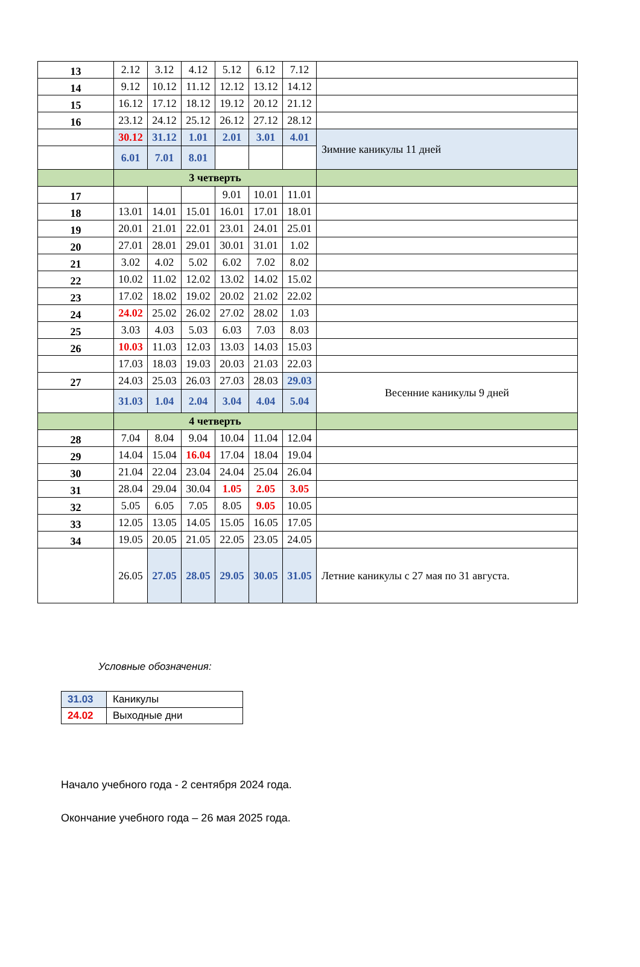| 13 | 2.12 | 3.12 | 4.12 | 5.12 | 6.12 | 7.12 | |
| 14 | 9.12 | 10.12 | 11.12 | 12.12 | 13.12 | 14.12 | |
| 15 | 16.12 | 17.12 | 18.12 | 19.12 | 20.12 | 21.12 | |
| 16 | 23.12 | 24.12 | 25.12 | 26.12 | 27.12 | 28.12 | |
| | 30.12 | 31.12 | 1.01 | 2.01 | 3.01 | 4.01 | Зимние каникулы 11 дней |
| | 6.01 | 7.01 | 8.01 | | | | |
| | 3 четверть | | | | | | |
| 17 | | | | 9.01 | 10.01 | 11.01 | |
| 18 | 13.01 | 14.01 | 15.01 | 16.01 | 17.01 | 18.01 | |
| 19 | 20.01 | 21.01 | 22.01 | 23.01 | 24.01 | 25.01 | |
| 20 | 27.01 | 28.01 | 29.01 | 30.01 | 31.01 | 1.02 | |
| 21 | 3.02 | 4.02 | 5.02 | 6.02 | 7.02 | 8.02 | |
| 22 | 10.02 | 11.02 | 12.02 | 13.02 | 14.02 | 15.02 | |
| 23 | 17.02 | 18.02 | 19.02 | 20.02 | 21.02 | 22.02 | |
| 24 | 24.02 | 25.02 | 26.02 | 27.02 | 28.02 | 1.03 | |
| 25 | 3.03 | 4.03 | 5.03 | 6.03 | 7.03 | 8.03 | |
| 26 | 10.03 | 11.03 | 12.03 | 13.03 | 14.03 | 15.03 | |
| | 17.03 | 18.03 | 19.03 | 20.03 | 21.03 | 22.03 | |
| 27 | 24.03 | 25.03 | 26.03 | 27.03 | 28.03 | 29.03 | Весенние каникулы 9 дней |
| | 31.03 | 1.04 | 2.04 | 3.04 | 4.04 | 5.04 | |
| | 4 четверть | | | | | | |
| 28 | 7.04 | 8.04 | 9.04 | 10.04 | 11.04 | 12.04 | |
| 29 | 14.04 | 15.04 | 16.04 | 17.04 | 18.04 | 19.04 | |
| 30 | 21.04 | 22.04 | 23.04 | 24.04 | 25.04 | 26.04 | |
| 31 | 28.04 | 29.04 | 30.04 | 1.05 | 2.05 | 3.05 | |
| 32 | 5.05 | 6.05 | 7.05 | 8.05 | 9.05 | 10.05 | |
| 33 | 12.05 | 13.05 | 14.05 | 15.05 | 16.05 | 17.05 | |
| 34 | 19.05 | 20.05 | 21.05 | 22.05 | 23.05 | 24.05 | |
| | 26.05 | 27.05 | 28.05 | 29.05 | 30.05 | 31.05 | Летние каникулы с 27 мая по 31 августа. |
Условные обозначения:
| 31.03 | Каникулы |
| 24.02 | Выходные дни |
Начало учебного года - 2 сентября 2024 года.
Окончание учебного года – 26 мая 2025 года.